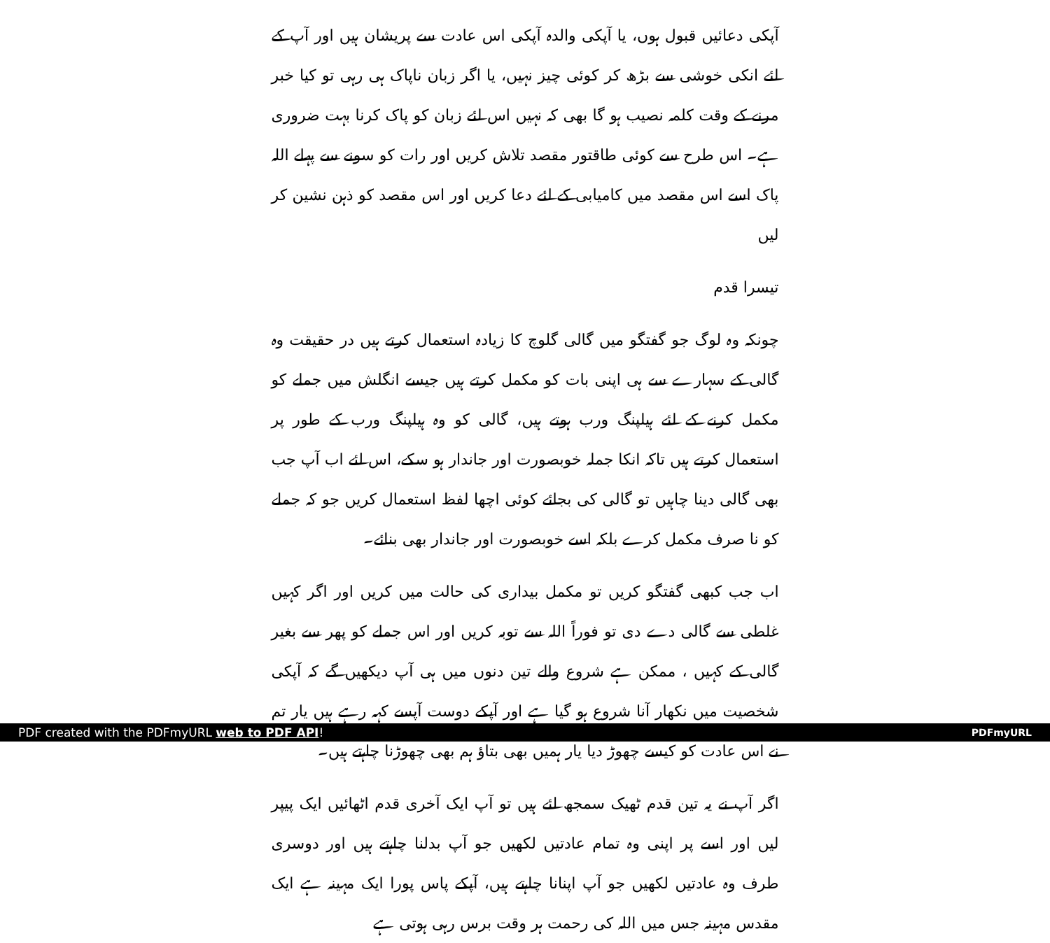آپکی دعائیں قبول ہوں، یا آپکی والدہ آپکی اس عادت سے پریشان ہیں اور آپ کے لئے انکی خوشی سے بڑھ کر کوئی چیز نہیں، یا اگر زبان ناپاک ہی رہی تو کیا خبر مرنے کے وقت کلمہ نصیب ہو گا بھی کہ نہیں اس لئے زبان کو پاک کرنا بہت ضروری ہے۔ اس طرح سے کوئی طاقتور مقصد تلاش کریں اور رات کو سونے سے پہلے اللہ پاک اسے اس مقصد میں کامیابی کے لئے دعا کریں اور اس مقصد کو ذہن نشین کر لیں
تیسرا قدم
چونکہ وہ لوگ جو گفتگو میں گالی گلوچ کا زیادہ استعمال کرتے ہیں در حقیقت وہ گالی کے سہارے سے ہی اپنی بات کو مکمل کرتے ہیں جیسے انگلش میں جملے کو مکمل کرنے کے لئے ہیلپنگ ورب ہوتے ہیں، گالی کو وہ ہیلپنگ ورب کے طور پر استعمال کرتے ہیں تاکہ انکا جملہ خوبصورت اور جاندار ہو سکے، اس لئے اب آپ جب بھی گالی دینا چاہیں تو گالی کی بجائے کوئی اچھا لفظ استعمال کریں جو کہ جملے کو نا صرف مکمل کرے بلکہ اسے خوبصورت اور جاندار بھی بنائے۔
اب جب کبھی گفتگو کریں تو مکمل بیداری کی حالت میں کریں اور اگر کہیں غلطی سے گالی دے دی تو فوراً اللہ سے توبہ کریں اور اس جملے کو پھر سے بغیر گالی کے کہیں ، ممکن ہے شروع والے تین دنوں میں ہی آپ دیکھیں گے کہ آپکی شخصیت میں نکھار آنا شروع ہو گیا ہے اور آپکے دوست آپسے کہہ رہے ہیں یار تم نے اس عادت کو کیسے چھوڑ دیا یار ہمیں بھی بتاؤ ہم بھی چھوڑنا چاہتے ہیں۔
اگر آپ نے یہ تین قدم ٹھیک سمجھ لئے ہیں تو آپ ایک آخری قدم اٹھائیں ایک پیپر لیں اور اسے پر اپنی وہ تمام عادتیں لکھیں جو آپ بدلنا چاہتے ہیں اور دوسری طرف وہ عادتیں لکھیں جو آپ اپنانا چاہتے ہیں، آپکے پاس پورا ایک مہینہ ہے ایک مقدس مہینہ جس میں اللہ کی رحمت ہر وقت برس رہی ہوتی ہے
PDF created with the PDFmyURL web to PDF API!
PDFmyURL